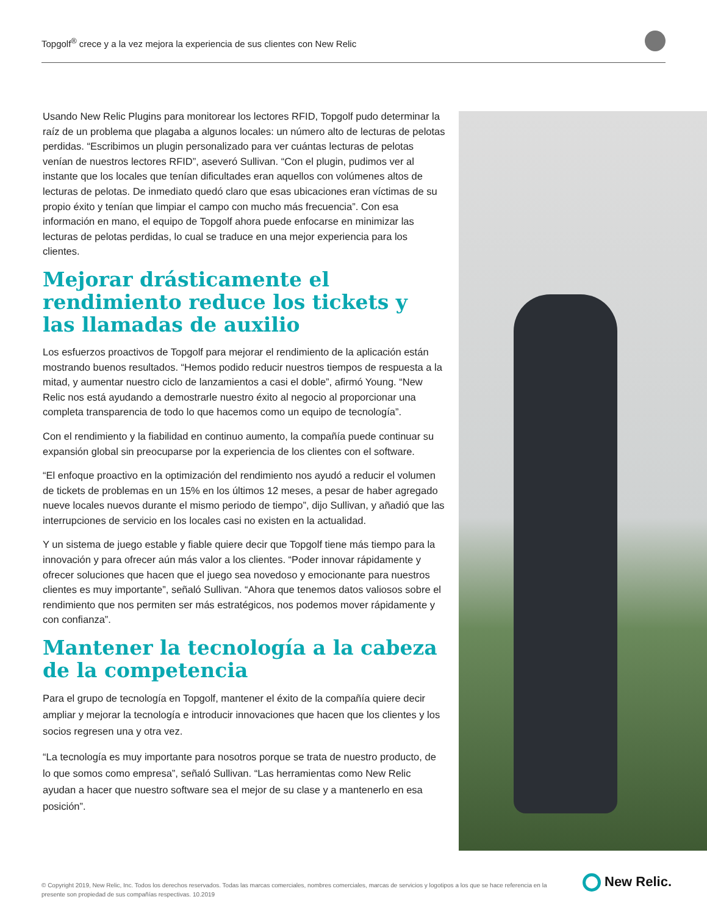Topgolf<sup>®</sup> crece y a la vez mejora la experiencia de sus clientes con New Relic
Usando New Relic Plugins para monitorear los lectores RFID, Topgolf pudo determinar la raíz de un problema que plagaba a algunos locales: un número alto de lecturas de pelotas perdidas. “Escribimos un plugin personalizado para ver cuántas lecturas de pelotas venían de nuestros lectores RFID”, aseveró Sullivan. “Con el plugin, pudimos ver al instante que los locales que tenían dificultades eran aquellos con volúmenes altos de lecturas de pelotas. De inmediato quedó claro que esas ubicaciones eran víctimas de su propio éxito y tenían que limpiar el campo con mucho más frecuencia”. Con esa información en mano, el equipo de Topgolf ahora puede enfocarse en minimizar las lecturas de pelotas perdidas, lo cual se traduce en una mejor experiencia para los clientes.
Mejorar drásticamente el rendimiento reduce los tickets y las llamadas de auxilio
Los esfuerzos proactivos de Topgolf para mejorar el rendimiento de la aplicación están mostrando buenos resultados. “Hemos podido reducir nuestros tiempos de respuesta a la mitad, y aumentar nuestro ciclo de lanzamientos a casi el doble”, afirmó Young. “New Relic nos está ayudando a demostrarle nuestro éxito al negocio al proporcionar una completa transparencia de todo lo que hacemos como un equipo de tecnología”.
Con el rendimiento y la fiabilidad en continuo aumento, la compañía puede continuar su expansión global sin preocuparse por la experiencia de los clientes con el software.
“El enfoque proactivo en la optimización del rendimiento nos ayudó a reducir el volumen de tickets de problemas en un 15% en los últimos 12 meses, a pesar de haber agregado nueve locales nuevos durante el mismo periodo de tiempo”, dijo Sullivan, y añadió que las interrupciones de servicio en los locales casi no existen en la actualidad.
Y un sistema de juego estable y fiable quiere decir que Topgolf tiene más tiempo para la innovación y para ofrecer aún más valor a los clientes. “Poder innovar rápidamente y ofrecer soluciones que hacen que el juego sea novedoso y emocionante para nuestros clientes es muy importante”, señaló Sullivan. “Ahora que tenemos datos valiosos sobre el rendimiento que nos permiten ser más estratégicos, nos podemos mover rápidamente y con confianza”.
Mantener la tecnología a la cabeza de la competencia
Para el grupo de tecnología en Topgolf, mantener el éxito de la compañía quiere decir ampliar y mejorar la tecnología e introducir innovaciones que hacen que los clientes y los socios regresen una y otra vez.
“La tecnología es muy importante para nosotros porque se trata de nuestro producto, de lo que somos como empresa”, señaló Sullivan. “Las herramientas como New Relic ayudan a hacer que nuestro software sea el mejor de su clase y a mantenerlo en esa posición”.
© Copyright 2019, New Relic, Inc. Todos los derechos reservados. Todas las marcas comerciales, nombres comerciales, marcas de servicios y logotipos a los que se hace referencia en la presente son propiedad de sus compañías respectivas. 10.2019
New Relic.